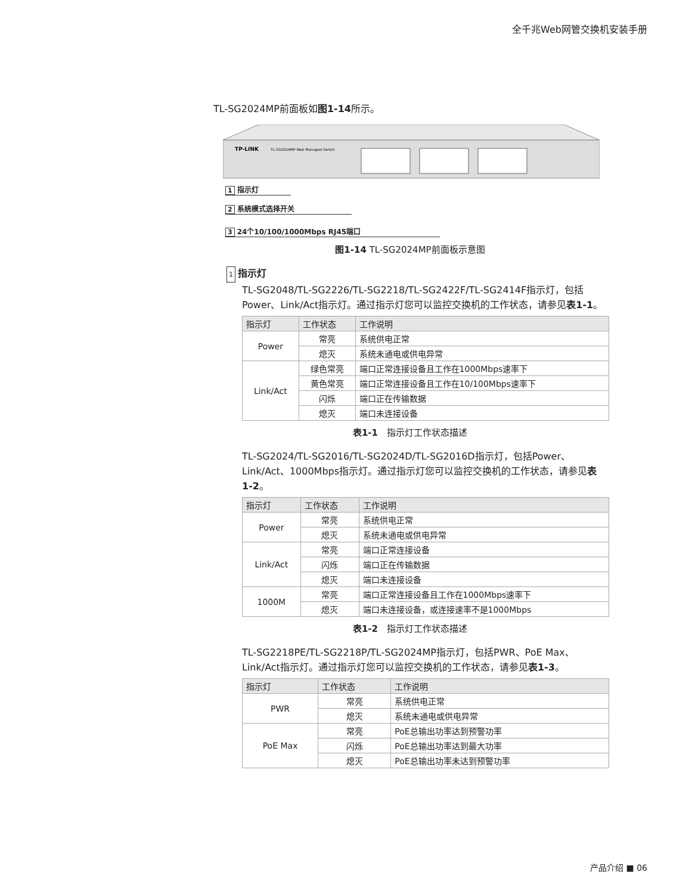全千兆Web网管交换机安装手册
TL-SG2024MP前面板如图1-14所示。
TP-LINK
TL-SG2024MP Web Managed Switch
1 指示灯
2 系统模式选择开关
3 24个10/100/1000Mbps RJ45端口
图1-14 TL-SG2024MP前面板示意图
1 指示灯
TL-SG2048/TL-SG2226/TL-SG2218/TL-SG2422F/TL-SG2414F指示灯，包括Power、Link/Act指示灯。通过指示灯您可以监控交换机的工作状态，请参见表1-1。
| 指示灯 | 工作状态 | 工作说明 |
| --- | --- | --- |
| Power | 常亮 | 系统供电正常 |
| | 熄灭 | 系统未通电或供电异常 |
| Link/Act | 绿色常亮 | 端口正常连接设备且工作在1000Mbps速率下 |
| | 黄色常亮 | 端口正常连接设备且工作在10/100Mbps速率下 |
| | 闪烁 | 端口正在传输数据 |
| | 熄灭 | 端口未连接设备 |
表1-1　指示灯工作状态描述
TL-SG2024/TL-SG2016/TL-SG2024D/TL-SG2016D指示灯，包括Power、Link/Act、1000Mbps指示灯。通过指示灯您可以监控交换机的工作状态，请参见表1-2。
| 指示灯 | 工作状态 | 工作说明 |
| --- | --- | --- |
| Power | 常亮 | 系统供电正常 |
| | 熄灭 | 系统未通电或供电异常 |
| Link/Act | 常亮 | 端口正常连接设备 |
| | 闪烁 | 端口正在传输数据 |
| | 熄灭 | 端口未连接设备 |
| 1000M | 常亮 | 端口正常连接设备且工作在1000Mbps速率下 |
| | 熄灭 | 端口未连接设备，或连接速率不是1000Mbps |
表1-2　指示灯工作状态描述
TL-SG2218PE/TL-SG2218P/TL-SG2024MP指示灯，包括PWR、PoE Max、Link/Act指示灯。通过指示灯您可以监控交换机的工作状态，请参见表1-3。
| 指示灯 | 工作状态 | 工作说明 |
| --- | --- | --- |
| PWR | 常亮 | 系统供电正常 |
| | 熄灭 | 系统未通电或供电异常 |
| PoE Max | 常亮 | PoE总输出功率达到预警功率 |
| | 闪烁 | PoE总输出功率达到最大功率 |
| | 熄灭 | PoE总输出功率未达到预警功率 |
产品介绍 ■ 06